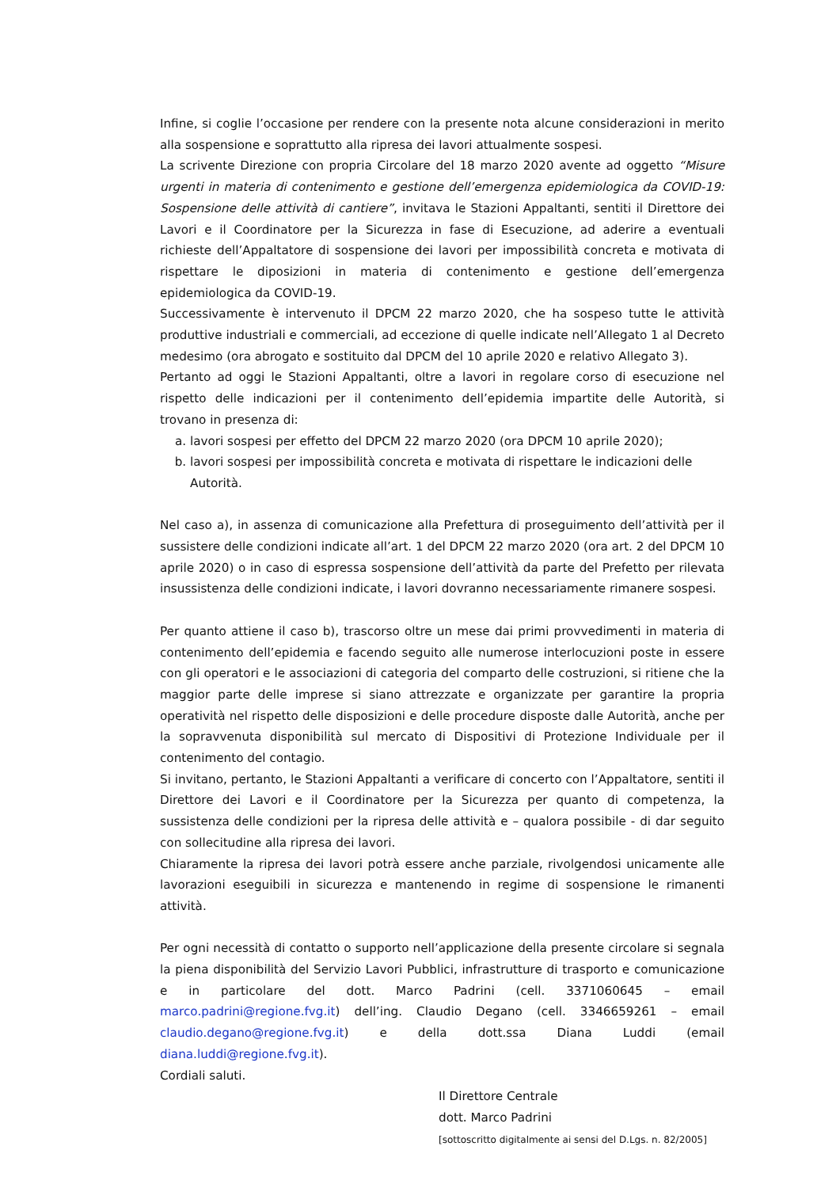Infine, si coglie l’occasione per rendere con la presente nota alcune considerazioni in merito alla sospensione e soprattutto alla ripresa dei lavori attualmente sospesi.
La scrivente Direzione con propria Circolare del 18 marzo 2020 avente ad oggetto “Misure urgenti in materia di contenimento e gestione dell’emergenza epidemiologica da COVID-19: Sospensione delle attività di cantiere”, invitava le Stazioni Appaltanti, sentiti il Direttore dei Lavori e il Coordinatore per la Sicurezza in fase di Esecuzione, ad aderire a eventuali richieste dell’Appaltatore di sospensione dei lavori per impossibilità concreta e motivata di rispettare le diposizioni in materia di contenimento e gestione dell’emergenza epidemiologica da COVID-19.
Successivamente è intervenuto il DPCM 22 marzo 2020, che ha sospeso tutte le attività produttive industriali e commerciali, ad eccezione di quelle indicate nell’Allegato 1 al Decreto medesimo (ora abrogato e sostituito dal DPCM del 10 aprile 2020 e relativo Allegato 3).
Pertanto ad oggi le Stazioni Appaltanti, oltre a lavori in regolare corso di esecuzione nel rispetto delle indicazioni per il contenimento dell’epidemia impartite delle Autorità, si trovano in presenza di:
a. lavori sospesi per effetto del DPCM 22 marzo 2020 (ora DPCM 10 aprile 2020);
b. lavori sospesi per impossibilità concreta e motivata di rispettare le indicazioni delle Autorità.
Nel caso a), in assenza di comunicazione alla Prefettura di proseguimento dell’attività per il sussistere delle condizioni indicate all’art. 1 del DPCM 22 marzo 2020 (ora art. 2 del DPCM 10 aprile 2020) o in caso di espressa sospensione dell’attività da parte del Prefetto per rilevata insussistenza delle condizioni indicate, i lavori dovranno necessariamente rimanere sospesi.
Per quanto attiene il caso b), trascorso oltre un mese dai primi provvedimenti in materia di contenimento dell’epidemia e facendo seguito alle numerose interlocuzioni poste in essere con gli operatori e le associazioni di categoria del comparto delle costruzioni, si ritiene che la maggior parte delle imprese si siano attrezzate e organizzate per garantire la propria operatività nel rispetto delle disposizioni e delle procedure disposte dalle Autorità, anche per la sopravvenuta disponibilità sul mercato di Dispositivi di Protezione Individuale per il contenimento del contagio.
Si invitano, pertanto, le Stazioni Appaltanti a verificare di concerto con l’Appaltatore, sentiti il Direttore dei Lavori e il Coordinatore per la Sicurezza per quanto di competenza, la sussistenza delle condizioni per la ripresa delle attività e – qualora possibile - di dar seguito con sollecitudine alla ripresa dei lavori.
Chiaramente la ripresa dei lavori potrà essere anche parziale, rivolgendosi unicamente alle lavorazioni eseguibili in sicurezza e mantenendo in regime di sospensione le rimanenti attività.
Per ogni necessità di contatto o supporto nell’applicazione della presente circolare si segnala la piena disponibilità del Servizio Lavori Pubblici, infrastrutture di trasporto e comunicazione e in particolare del dott. Marco Padrini (cell. 3371060645 – email marco.padrini@regione.fvg.it) dell’ing. Claudio Degano (cell. 3346659261 – email claudio.degano@regione.fvg.it) e della dott.ssa Diana Luddi (email diana.luddi@regione.fvg.it).
Cordiali saluti.
Il Direttore Centrale
dott. Marco Padrini
[sottoscritto digitalmente ai sensi del D.Lgs. n. 82/2005]